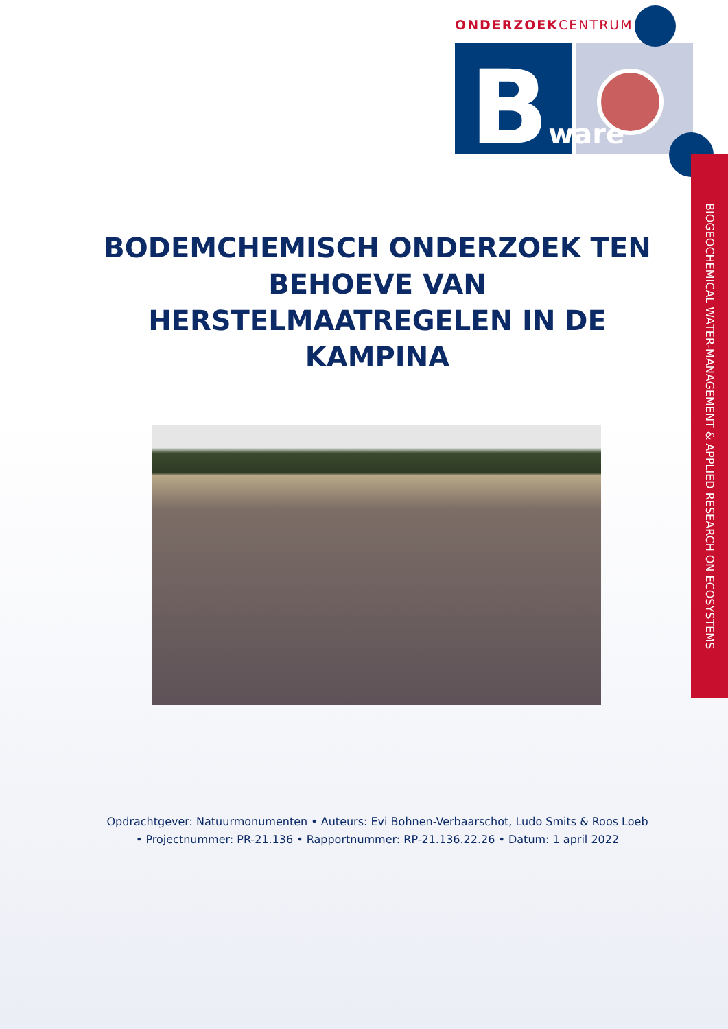ONDERZOEKCENTRUM
Bware
BIOGEOCHEMICAL WATER-MANAGEMENT & APPLIED RESEARCH ON ECOSYSTEMS
BODEMCHEMISCH ONDERZOEK TEN BEHOEVE VAN HERSTELMAATREGELEN IN DE KAMPINA
Opdrachtgever: Natuurmonumenten • Auteurs: Evi Bohnen-Verbaarschot, Ludo Smits & Roos Loeb • Projectnummer: PR-21.136 • Rapportnummer: RP-21.136.22.26 • Datum: 1 april 2022